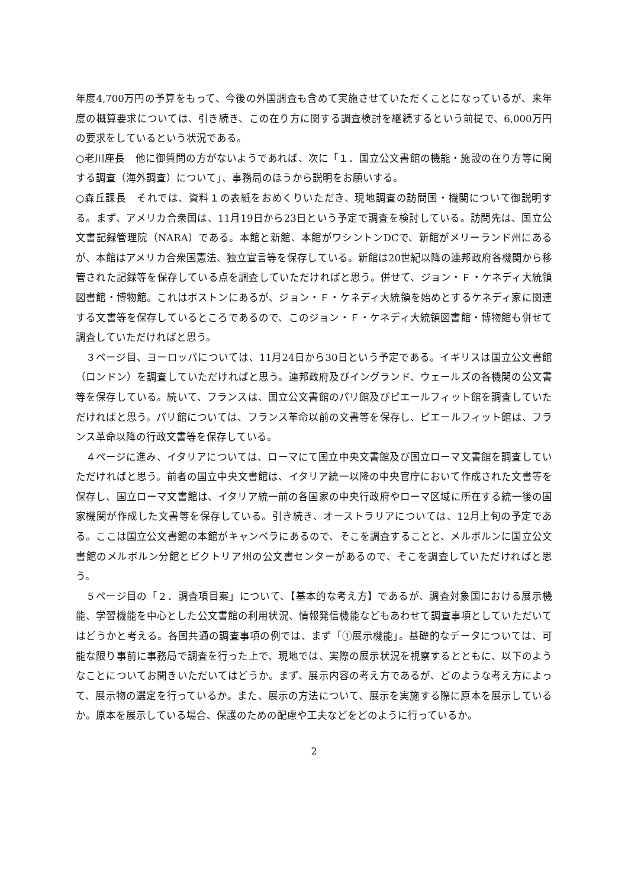年度4,700万円の予算をもって、今後の外国調査も含めて実施させていただくことになっているが、来年度の概算要求については、引き続き、この在り方に関する調査検討を継続するという前提で、6,000万円の要求をしているという状況である。
○老川座長　他に御質問の方がないようであれば、次に「１．国立公文書館の機能・施設の在り方等に関する調査（海外調査）について」、事務局のほうから説明をお願いする。
○森丘課長　それでは、資料１の表紙をおめくりいただき、現地調査の訪問国・機関について御説明する。まず、アメリカ合衆国は、11月19日から23日という予定で調査を検討している。訪問先は、国立公文書記録管理院（NARA）である。本館と新館、本館がワシントンDCで、新館がメリーランド州にあるが、本館はアメリカ合衆国憲法、独立宣言等を保存している。新館は20世紀以降の連邦政府各機関から移管された記録等を保存している点を調査していただければと思う。併せて、ジョン・Ｆ・ケネディ大統領図書館・博物館。これはボストンにあるが、ジョン・Ｆ・ケネディ大統領を始めとするケネディ家に関連する文書等を保存しているところであるので、このジョン・Ｆ・ケネディ大統領図書館・博物館も併せて調査していただければと思う。
３ページ目、ヨーロッパについては、11月24日から30日という予定である。イギリスは国立公文書館（ロンドン）を調査していただければと思う。連邦政府及びイングランド、ウェールズの各機関の公文書等を保存している。続いて、フランスは、国立公文書館のパリ館及びピエールフィット館を調査していただければと思う。パリ館については、フランス革命以前の文書等を保存し、ピエールフィット館は、フランス革命以降の行政文書等を保存している。
４ページに進み、イタリアについては、ローマにて国立中央文書館及び国立ローマ文書館を調査していただければと思う。前者の国立中央文書館は、イタリア統一以降の中央官庁において作成された文書等を保存し、国立ローマ文書館は、イタリア統一前の各国家の中央行政府やローマ区域に所在する統一後の国家機関が作成した文書等を保存している。引き続き、オーストラリアについては、12月上旬の予定である。ここは国立公文書館の本館がキャンベラにあるので、そこを調査することと、メルボルンに国立公文書館のメルボルン分館とビクトリア州の公文書センターがあるので、そこを調査していただければと思う。
５ページ目の「２．調査項目案」について、【基本的な考え方】であるが、調査対象国における展示機能、学習機能を中心とした公文書館の利用状況、情報発信機能などもあわせて調査事項としていただいてはどうかと考える。各国共通の調査事項の例では、まず「①展示機能」。基礎的なデータについては、可能な限り事前に事務局で調査を行った上で、現地では、実際の展示状況を視察するとともに、以下のようなことについてお聞きいただいてはどうか。まず、展示内容の考え方であるが、どのような考え方によって、展示物の選定を行っているか。また、展示の方法について、展示を実施する際に原本を展示しているか。原本を展示している場合、保護のための配慮や工夫などをどのように行っているか。
2